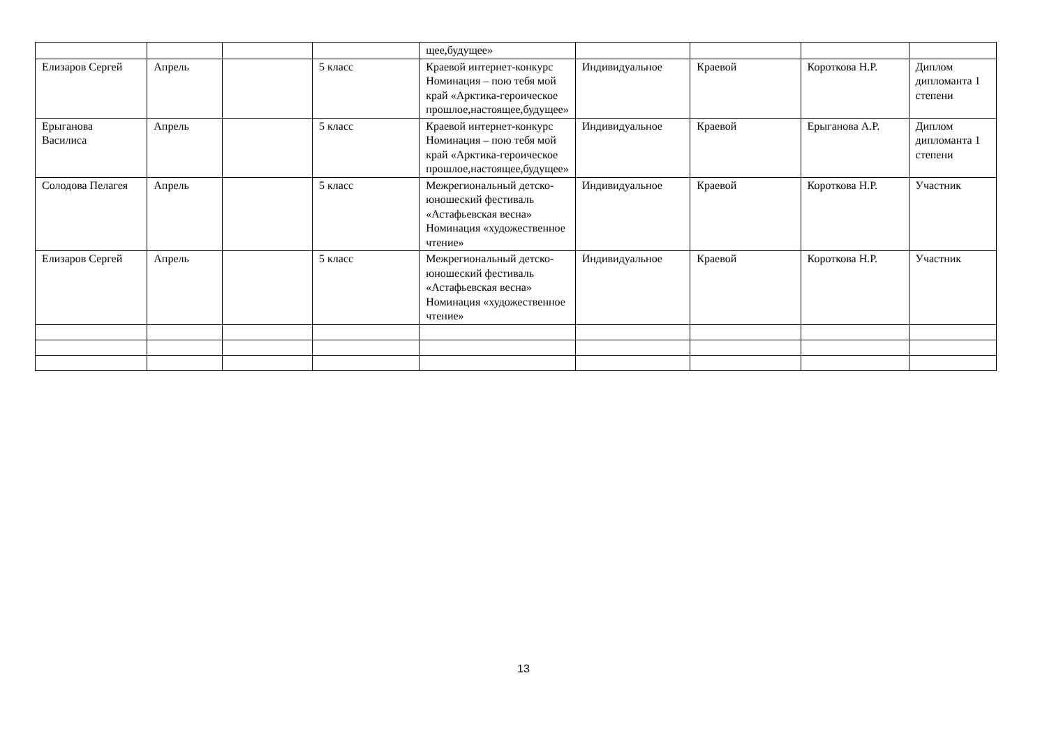| | | | | щее,будущее» | | | | |
| Елизаров Сергей | Апрель | | 5 класс | Краевой интернет-конкурс Номинация – пою тебя мой край «Арктика-героическое прошлое,настоящее,будущее» | Индивидуальное | Краевой | Короткова Н.Р. | Диплом дипломанта 1 степени |
| Ерыганова Василиса | Апрель | | 5 класс | Краевой интернет-конкурс Номинация – пою тебя мой край «Арктика-героическое прошлое,настоящее,будущее» | Индивидуальное | Краевой | Ерыганова А.Р. | Диплом дипломанта 1 степени |
| Солодова Пелагея | Апрель | | 5 класс | Межрегиональный детско-юношеский фестиваль «Астафьевская весна» Номинация «художественное чтение» | Индивидуальное | Краевой | Короткова Н.Р. | Участник |
| Елизаров Сергей | Апрель | | 5 класс | Межрегиональный детско-юношеский фестиваль «Астафьевская весна» Номинация «художественное чтение» | Индивидуальное | Краевой | Короткова Н.Р. | Участник |
13